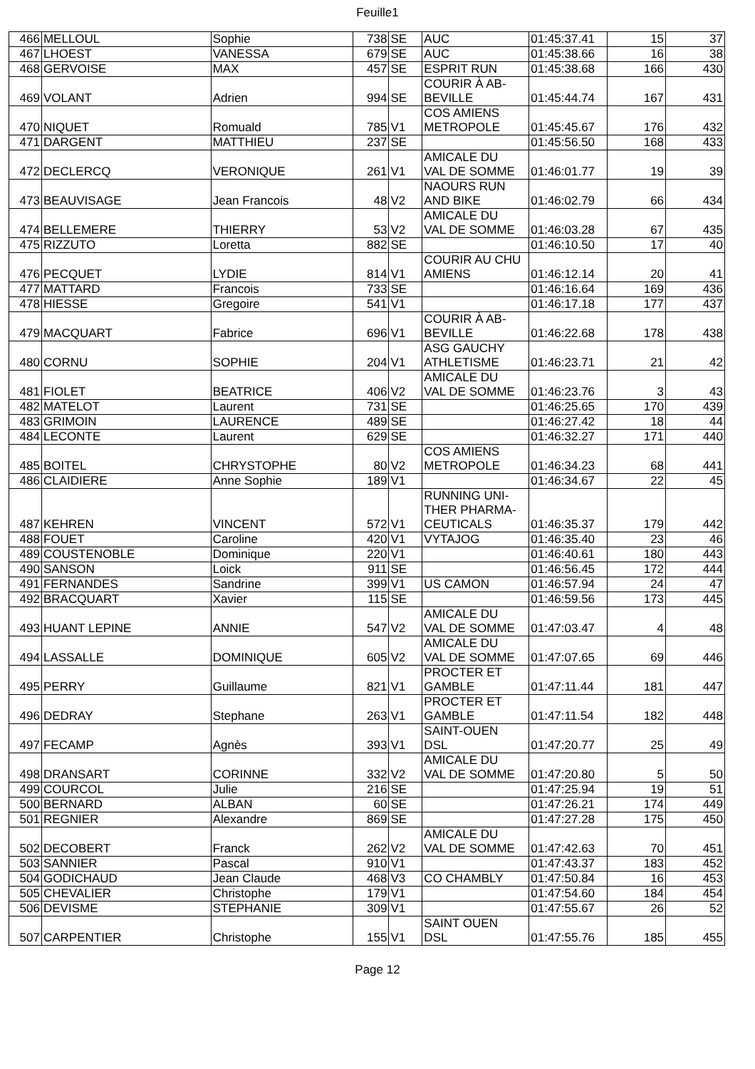Feuille1
| 466 | MELLOUL | Sophie | 738 | SE | AUC | 01:45:37.41 | 15 | 37 |
| 467 | LHOEST | VANESSA | 679 | SE | AUC | 01:45:38.66 | 16 | 38 |
| 468 | GERVOISE | MAX | 457 | SE | ESPRIT RUN | 01:45:38.68 | 166 | 430 |
| 469 | VOLANT | Adrien | 994 | SE | COURIR À AB- BEVILLE | 01:45:44.74 | 167 | 431 |
| 470 | NIQUET | Romuald | 785 | V1 | COS AMIENS METROPOLE | 01:45:45.67 | 176 | 432 |
| 471 | DARGENT | MATTHIEU | 237 | SE | | 01:45:56.50 | 168 | 433 |
| 472 | DECLERCQ | VERONIQUE | 261 | V1 | AMICALE DU VAL DE SOMME | 01:46:01.77 | 19 | 39 |
| 473 | BEAUVISAGE | Jean Francois | 48 | V2 | NAOURS RUN AND BIKE | 01:46:02.79 | 66 | 434 |
| 474 | BELLEMERE | THIERRY | 53 | V2 | AMICALE DU VAL DE SOMME | 01:46:03.28 | 67 | 435 |
| 475 | RIZZUTO | Loretta | 882 | SE | | 01:46:10.50 | 17 | 40 |
| 476 | PECQUET | LYDIE | 814 | V1 | COURIR AU CHU AMIENS | 01:46:12.14 | 20 | 41 |
| 477 | MATTARD | Francois | 733 | SE | | 01:46:16.64 | 169 | 436 |
| 478 | HIESSE | Gregoire | 541 | V1 | | 01:46:17.18 | 177 | 437 |
| 479 | MACQUART | Fabrice | 696 | V1 | COURIR À AB- BEVILLE | 01:46:22.68 | 178 | 438 |
| 480 | CORNU | SOPHIE | 204 | V1 | ASG GAUCHY ATHLETISME | 01:46:23.71 | 21 | 42 |
| 481 | FIOLET | BEATRICE | 406 | V2 | AMICALE DU VAL DE SOMME | 01:46:23.76 | 3 | 43 |
| 482 | MATELOT | Laurent | 731 | SE | | 01:46:25.65 | 170 | 439 |
| 483 | GRIMOIN | LAURENCE | 489 | SE | | 01:46:27.42 | 18 | 44 |
| 484 | LECONTE | Laurent | 629 | SE | | 01:46:32.27 | 171 | 440 |
| 485 | BOITEL | CHRYSTOPHE | 80 | V2 | COS AMIENS METROPOLE | 01:46:34.23 | 68 | 441 |
| 486 | CLAIDIERE | Anne Sophie | 189 | V1 | | 01:46:34.67 | 22 | 45 |
| 487 | KEHREN | VINCENT | 572 | V1 | RUNNING UNI- THER PHARMA- CEUTICALS | 01:46:35.37 | 179 | 442 |
| 488 | FOUET | Caroline | 420 | V1 | VYTAJOG | 01:46:35.40 | 23 | 46 |
| 489 | COUSTENOBLE | Dominique | 220 | V1 | | 01:46:40.61 | 180 | 443 |
| 490 | SANSON | Loick | 911 | SE | | 01:46:56.45 | 172 | 444 |
| 491 | FERNANDES | Sandrine | 399 | V1 | US CAMON | 01:46:57.94 | 24 | 47 |
| 492 | BRACQUART | Xavier | 115 | SE | | 01:46:59.56 | 173 | 445 |
| 493 | HUANT LEPINE | ANNIE | 547 | V2 | AMICALE DU VAL DE SOMME | 01:47:03.47 | 4 | 48 |
| 494 | LASSALLE | DOMINIQUE | 605 | V2 | AMICALE DU VAL DE SOMME | 01:47:07.65 | 69 | 446 |
| 495 | PERRY | Guillaume | 821 | V1 | PROCTER ET GAMBLE | 01:47:11.44 | 181 | 447 |
| 496 | DEDRAY | Stephane | 263 | V1 | PROCTER ET GAMBLE | 01:47:11.54 | 182 | 448 |
| 497 | FECAMP | Agnès | 393 | V1 | SAINT-OUEN DSL | 01:47:20.77 | 25 | 49 |
| 498 | DRANSART | CORINNE | 332 | V2 | AMICALE DU VAL DE SOMME | 01:47:20.80 | 5 | 50 |
| 499 | COURCOL | Julie | 216 | SE | | 01:47:25.94 | 19 | 51 |
| 500 | BERNARD | ALBAN | 60 | SE | | 01:47:26.21 | 174 | 449 |
| 501 | REGNIER | Alexandre | 869 | SE | | 01:47:27.28 | 175 | 450 |
| 502 | DECOBERT | Franck | 262 | V2 | AMICALE DU VAL DE SOMME | 01:47:42.63 | 70 | 451 |
| 503 | SANNIER | Pascal | 910 | V1 | | 01:47:43.37 | 183 | 452 |
| 504 | GODICHAUD | Jean Claude | 468 | V3 | CO CHAMBLY | 01:47:50.84 | 16 | 453 |
| 505 | CHEVALIER | Christophe | 179 | V1 | | 01:47:54.60 | 184 | 454 |
| 506 | DEVISME | STEPHANIE | 309 | V1 | | 01:47:55.67 | 26 | 52 |
| 507 | CARPENTIER | Christophe | 155 | V1 | SAINT OUEN DSL | 01:47:55.76 | 185 | 455 |
Page 12